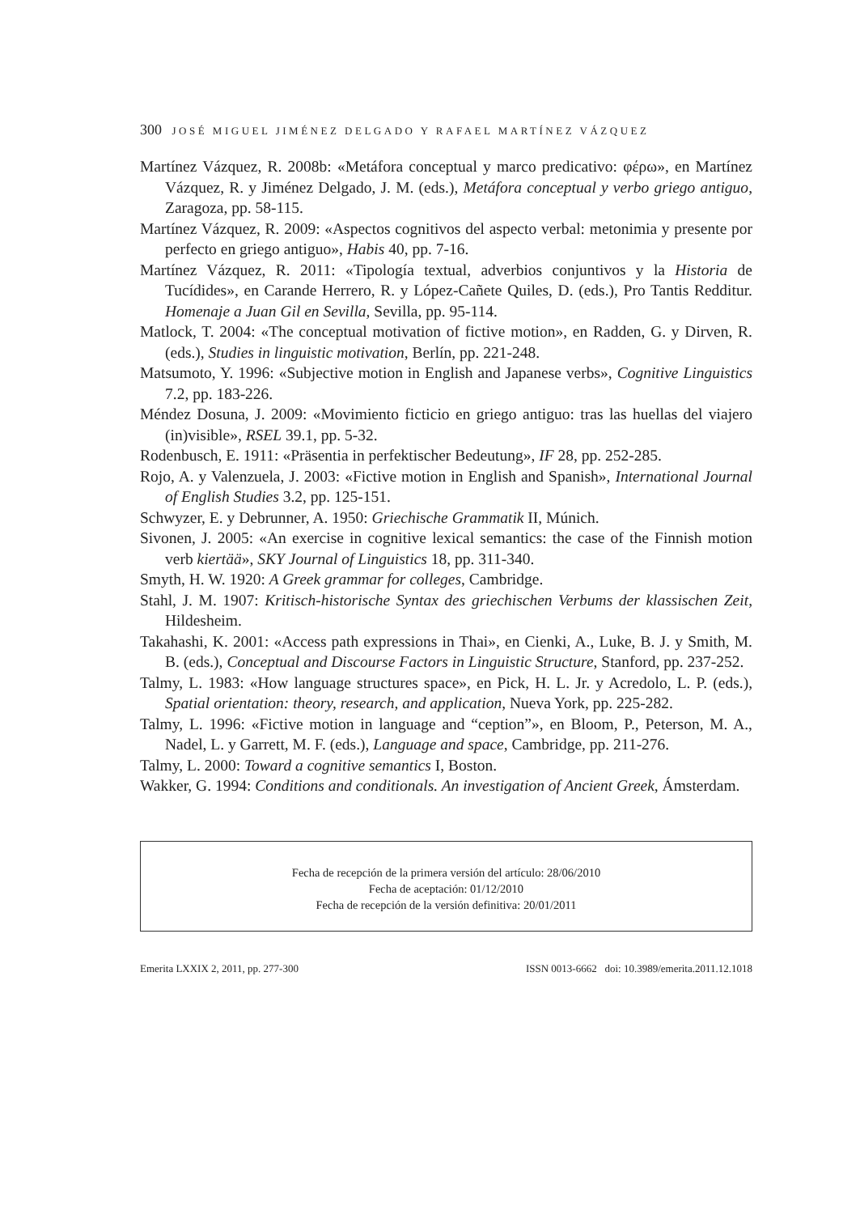300 JOSÉ MIGUEL JIMÉNEZ DELGADO Y RAFAEL MARTÍNEZ VÁZQUEZ
Martínez Vázquez, R. 2008b: «Metáfora conceptual y marco predicativo: φέρω», en Martínez Vázquez, R. y Jiménez Delgado, J. M. (eds.), Metáfora conceptual y verbo griego antiguo, Zaragoza, pp. 58-115.
Martínez Vázquez, R. 2009: «Aspectos cognitivos del aspecto verbal: metonimia y presente por perfecto en griego antiguo», Habis 40, pp. 7-16.
Martínez Vázquez, R. 2011: «Tipología textual, adverbios conjuntivos y la Historia de Tucídides», en Carande Herrero, R. y López-Cañete Quiles, D. (eds.), Pro Tantis Redditur. Homenaje a Juan Gil en Sevilla, Sevilla, pp. 95-114.
Matlock, T. 2004: «The conceptual motivation of fictive motion», en Radden, G. y Dirven, R. (eds.), Studies in linguistic motivation, Berlín, pp. 221-248.
Matsumoto, Y. 1996: «Subjective motion in English and Japanese verbs», Cognitive Linguistics 7.2, pp. 183-226.
Méndez Dosuna, J. 2009: «Movimiento ficticio en griego antiguo: tras las huellas del viajero (in)visible», RSEL 39.1, pp. 5-32.
Rodenbusch, E. 1911: «Präsentia in perfektischer Bedeutung», IF 28, pp. 252-285.
Rojo, A. y Valenzuela, J. 2003: «Fictive motion in English and Spanish», International Journal of English Studies 3.2, pp. 125-151.
Schwyzer, E. y Debrunner, A. 1950: Griechische Grammatik II, Múnich.
Sivonen, J. 2005: «An exercise in cognitive lexical semantics: the case of the Finnish motion verb kiertää», SKY Journal of Linguistics 18, pp. 311-340.
Smyth, H. W. 1920: A Greek grammar for colleges, Cambridge.
Stahl, J. M. 1907: Kritisch-historische Syntax des griechischen Verbums der klassischen Zeit, Hildesheim.
Takahashi, K. 2001: «Access path expressions in Thai», en Cienki, A., Luke, B. J. y Smith, M. B. (eds.), Conceptual and Discourse Factors in Linguistic Structure, Stanford, pp. 237-252.
Talmy, L. 1983: «How language structures space», en Pick, H. L. Jr. y Acredolo, L. P. (eds.), Spatial orientation: theory, research, and application, Nueva York, pp. 225-282.
Talmy, L. 1996: «Fictive motion in language and “ception”», en Bloom, P., Peterson, M. A., Nadel, L. y Garrett, M. F. (eds.), Language and space, Cambridge, pp. 211-276.
Talmy, L. 2000: Toward a cognitive semantics I, Boston.
Wakker, G. 1994: Conditions and conditionals. An investigation of Ancient Greek, Ámsterdam.
Fecha de recepción de la primera versión del artículo: 28/06/2010
Fecha de aceptación: 01/12/2010
Fecha de recepción de la versión definitiva: 20/01/2011
Emerita LXXIX 2, 2011, pp. 277-300 ISSN 0013-6662 doi: 10.3989/emerita.2011.12.1018